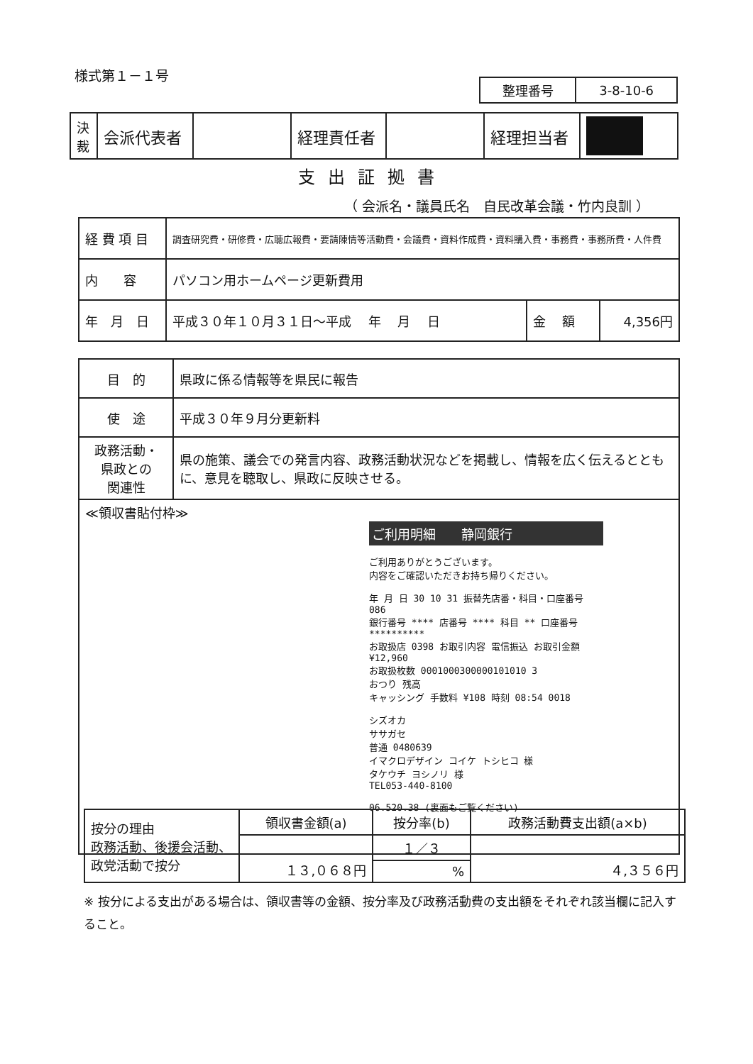様式第１－１号
| 整理番号 | 3-8-10-6 |
| 決 裁 | 会派代表者 | | 経理責任者 | | 経理担当者 | |
支出証拠書
（ 会派名・議員氏名　自民改革会議・竹内良訓 ）
| 経 費 項 目 | 調査研究費・研修費・広聴広報費・要請陳情等活動費・会議費・資料作成費・資料購入費・事務費・事務所費・人件費 | | |
| 内 容 | パソコン用ホームページ更新費用 | | |
| 年 月 日 | 平成３０年１０月３１日～平成 年 月 日 | 金 額 | 4,356円 |
| 目 的 | 県政に係る情報等を県民に報告 |
| 使 途 | 平成３０年９月分更新料 |
| 政務活動・ 県政との 関連性 | 県の施策、議会での発言内容、政務活動状況などを掲載し、情報を広く伝えるとともに、意見を聴取し、県政に反映させる。 |
| ≪領収書貼付枠≫ ご利用明細 静岡銀行 ご利用ありがとうございます。 内容をご確認いただきお持ち帰りください。 年 月 日 30 10 31 振替先店番・科目・口座番号 086 銀行番号 **** 店番号 **** 科目 ** 口座番号 ********** お取扱店 0398 お取引内容 電信振込 お取引金額 ¥12,960 お取扱枚数 0001000300000101010 3 おつり 残高 キャッシング 手数料 ¥108 時刻 08:54 0018 シズオカ ササガセ 普通 0480639 イマクロデザイン コイケ トシヒコ 様 タケウチ ヨシノリ 様 TEL053-440-8100 06.520.38 (裏面もご覧ください) | |
| 按分の理由 政務活動、後援会活動、政党活動で按分 | 領収書金額(a) | 按分率(b) | 政務活動費支出額(a×b) |
| | １３,０６８円 | １／３ | ４,３５６円 |
| | | % | |
※ 按分による支出がある場合は、領収書等の金額、按分率及び政務活動費の支出額をそれぞれ該当欄に記入すること。